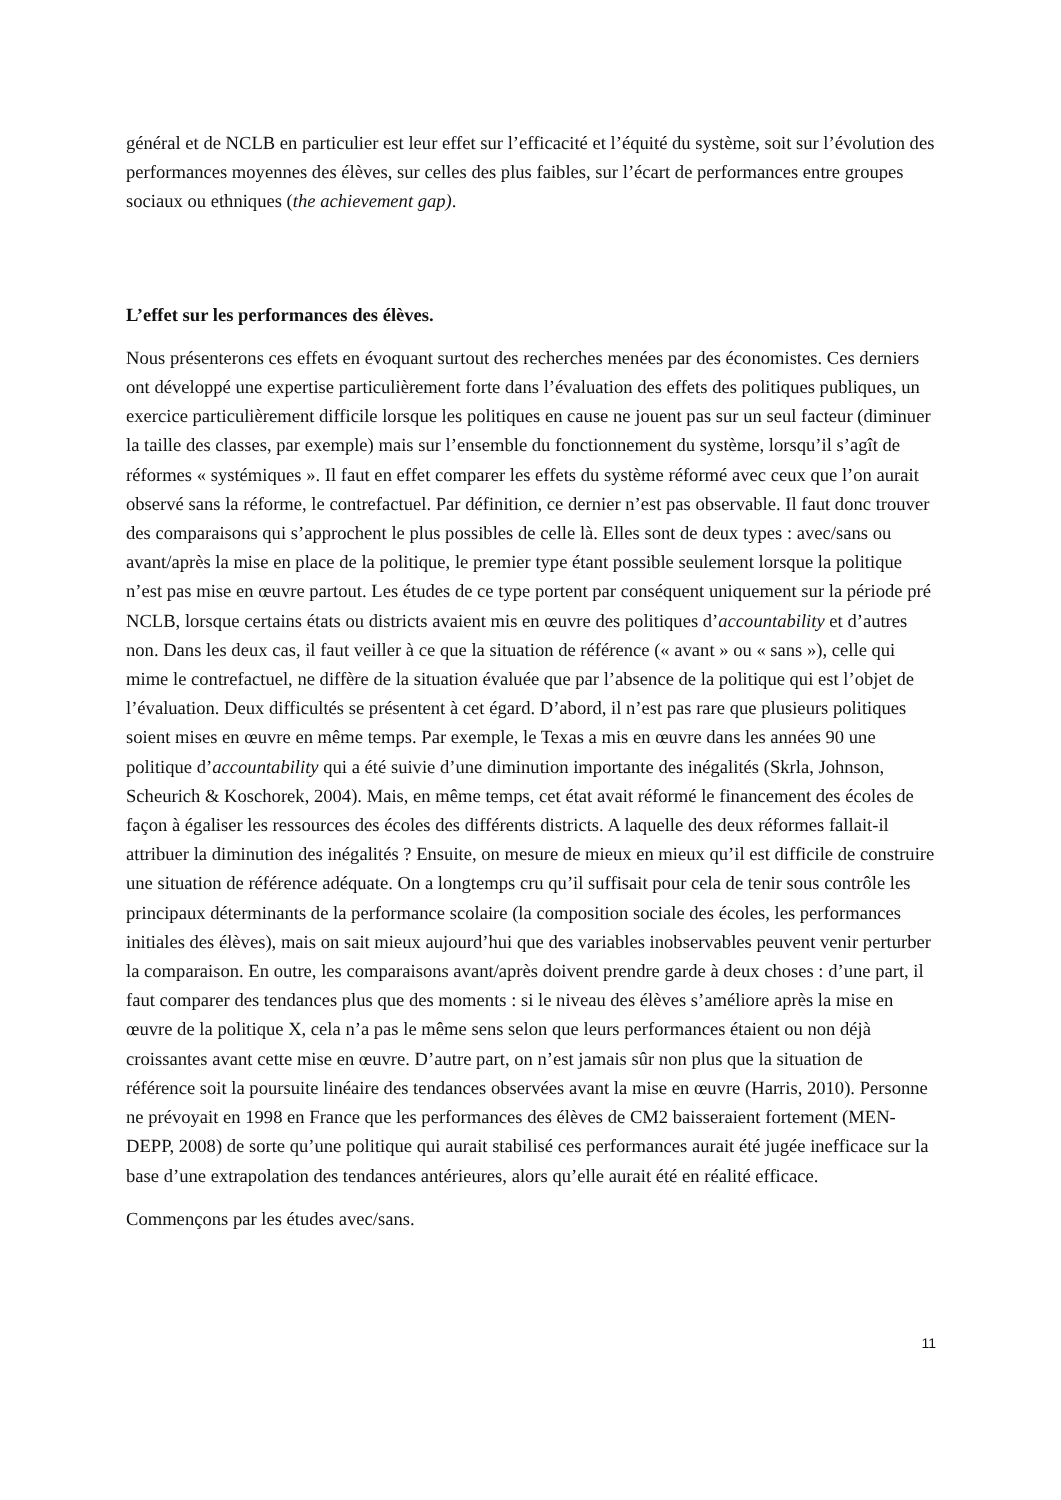général et de NCLB en particulier est leur effet sur l’efficacité et l’équité du système, soit sur l’évolution des performances moyennes des élèves, sur celles des plus faibles, sur l’écart de performances entre groupes sociaux ou ethniques (the achievement gap).
L’effet sur les performances des élèves.
Nous présenterons ces effets en évoquant surtout des recherches menées par des économistes. Ces derniers ont développé une expertise particulièrement forte dans l’évaluation des effets des politiques publiques, un exercice particulièrement difficile lorsque les politiques en cause ne jouent pas sur un seul facteur (diminuer la taille des classes, par exemple) mais sur l’ensemble du fonctionnement du système, lorsqu’il s’agît de réformes « systémiques ». Il faut en effet comparer les effets du système réformé avec ceux que l’on aurait observé sans la réforme, le contrefactuel. Par définition, ce dernier n’est pas observable. Il faut donc trouver des comparaisons qui s’approchent le plus possibles de celle là. Elles sont de deux types : avec/sans ou avant/après la mise en place de la politique, le premier type étant possible seulement lorsque la politique n’est pas mise en œuvre partout. Les études de ce type portent par conséquent uniquement sur la période pré NCLB, lorsque certains états ou districts avaient mis en œuvre des politiques d’accountability et d’autres non. Dans les deux cas, il faut veiller à ce que la situation de référence (« avant » ou « sans »), celle qui mime le contrefactuel, ne diffère de la situation évaluée que par l’absence de la politique qui est l’objet de l’évaluation. Deux difficultés se présentent à cet égard. D’abord, il n’est pas rare que plusieurs politiques soient mises en œuvre en même temps. Par exemple, le Texas a mis en œuvre dans les années 90 une politique d’accountability qui a été suivie d’une diminution importante des inégalités (Skrla, Johnson, Scheurich & Koschorek, 2004). Mais, en même temps, cet état avait réformé le financement des écoles de façon à égaliser les ressources des écoles des différents districts. A laquelle des deux réformes fallait-il attribuer la diminution des inégalités ? Ensuite, on mesure de mieux en mieux qu’il est difficile de construire une situation de référence adéquate. On a longtemps cru qu’il suffisait pour cela de tenir sous contrôle les principaux déterminants de la performance scolaire (la composition sociale des écoles, les performances initiales des élèves), mais on sait mieux aujourd’hui que des variables inobservables peuvent venir perturber la comparaison. En outre, les comparaisons avant/après doivent prendre garde à deux choses : d’une part, il faut comparer des tendances plus que des moments : si le niveau des élèves s’améliore après la mise en œuvre de la politique X, cela n’a pas le même sens selon que leurs performances étaient ou non déjà croissantes avant cette mise en œuvre. D’autre part, on n’est jamais sûr non plus que la situation de référence soit la poursuite linéaire des tendances observées avant la mise en œuvre (Harris, 2010). Personne ne prévoyait en 1998 en France que les performances des élèves de CM2 baisseraient fortement (MEN-DEPP, 2008) de sorte qu’une politique qui aurait stabilisé ces performances aurait été jugée inefficace sur la base d’une extrapolation des tendances antérieures, alors qu’elle aurait été en réalité efficace.
Commençons par les études avec/sans.
11